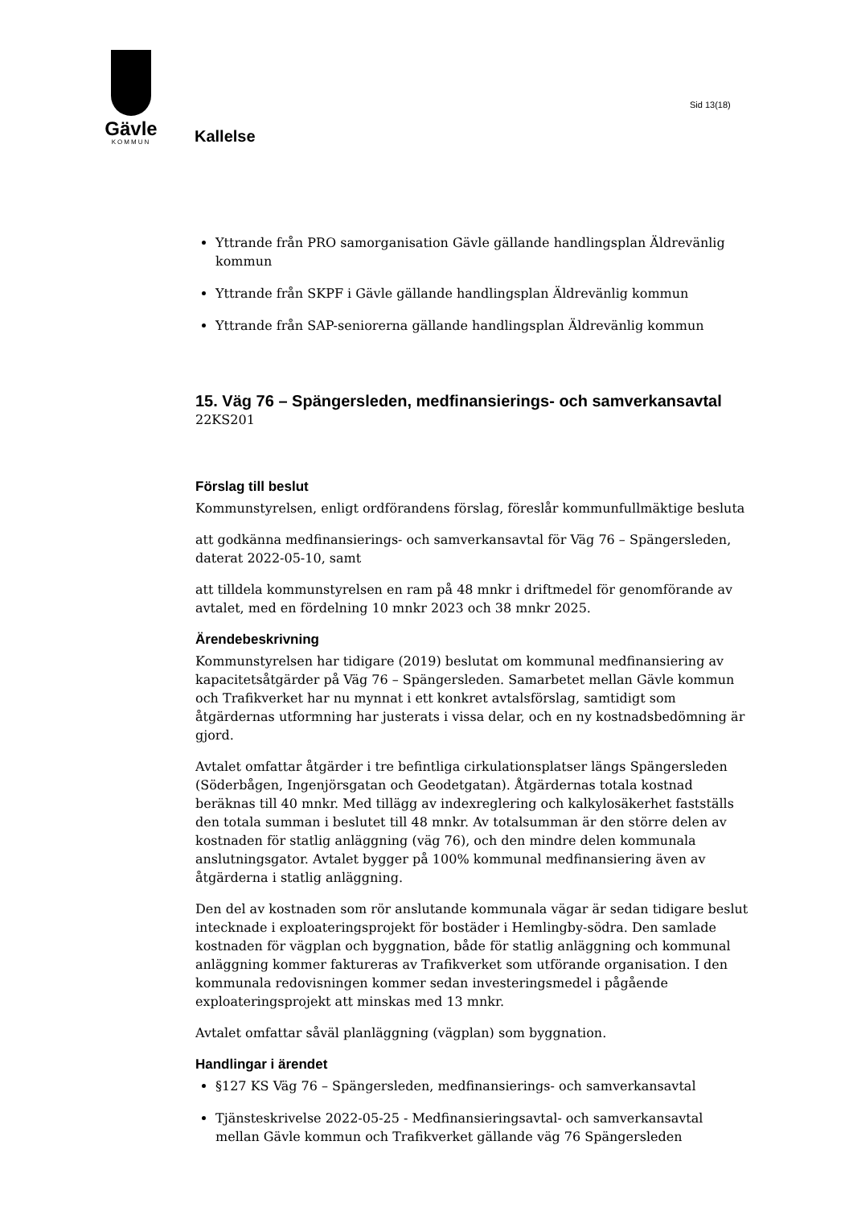Gävle
KOMMUN
Kallelse
Sid 13(18)
Yttrande från PRO samorganisation Gävle gällande handlingsplan Äldrevänlig kommun
Yttrande från SKPF i Gävle gällande handlingsplan Äldrevänlig kommun
Yttrande från SAP-seniorerna gällande handlingsplan Äldrevänlig kommun
15. Väg 76 – Spängersleden, medfinansierings- och samverkansavtal
22KS201
Förslag till beslut
Kommunstyrelsen, enligt ordförandens förslag, föreslår kommunfullmäktige besluta
att godkänna medfinansierings- och samverkansavtal för Väg 76 – Spängersleden, daterat 2022-05-10, samt
att tilldela kommunstyrelsen en ram på 48 mnkr i driftmedel för genomförande av avtalet, med en fördelning 10 mnkr 2023 och 38 mnkr 2025.
Ärendebeskrivning
Kommunstyrelsen har tidigare (2019) beslutat om kommunal medfinansiering av kapacitetsåtgärder på Väg 76 – Spängersleden. Samarbetet mellan Gävle kommun och Trafikverket har nu mynnat i ett konkret avtalsförslag, samtidigt som åtgärdernas utformning har justerats i vissa delar, och en ny kostnadsbedömning är gjord.
Avtalet omfattar åtgärder i tre befintliga cirkulationsplatser längs Spängersleden (Söderbågen, Ingenjörsgatan och Geodetgatan). Åtgärdernas totala kostnad beräknas till 40 mnkr. Med tillägg av indexreglering och kalkylosäkerhet fastställs den totala summan i beslutet till 48 mnkr. Av totalsumman är den större delen av kostnaden för statlig anläggning (väg 76), och den mindre delen kommunala anslutningsgator. Avtalet bygger på 100% kommunal medfinansiering även av åtgärderna i statlig anläggning.
Den del av kostnaden som rör anslutande kommunala vägar är sedan tidigare beslut intecknade i exploateringsprojekt för bostäder i Hemlingby-södra. Den samlade kostnaden för vägplan och byggnation, både för statlig anläggning och kommunal anläggning kommer faktureras av Trafikverket som utförande organisation. I den kommunala redovisningen kommer sedan investeringsmedel i pågående exploateringsprojekt att minskas med 13 mnkr.
Avtalet omfattar såväl planläggning (vägplan) som byggnation.
Handlingar i ärendet
§127 KS Väg 76 – Spängersleden, medfinansierings- och samverkansavtal
Tjänsteskrivelse 2022-05-25 - Medfinansieringsavtal- och samverkansavtal mellan Gävle kommun och Trafikverket gällande väg 76 Spängersleden